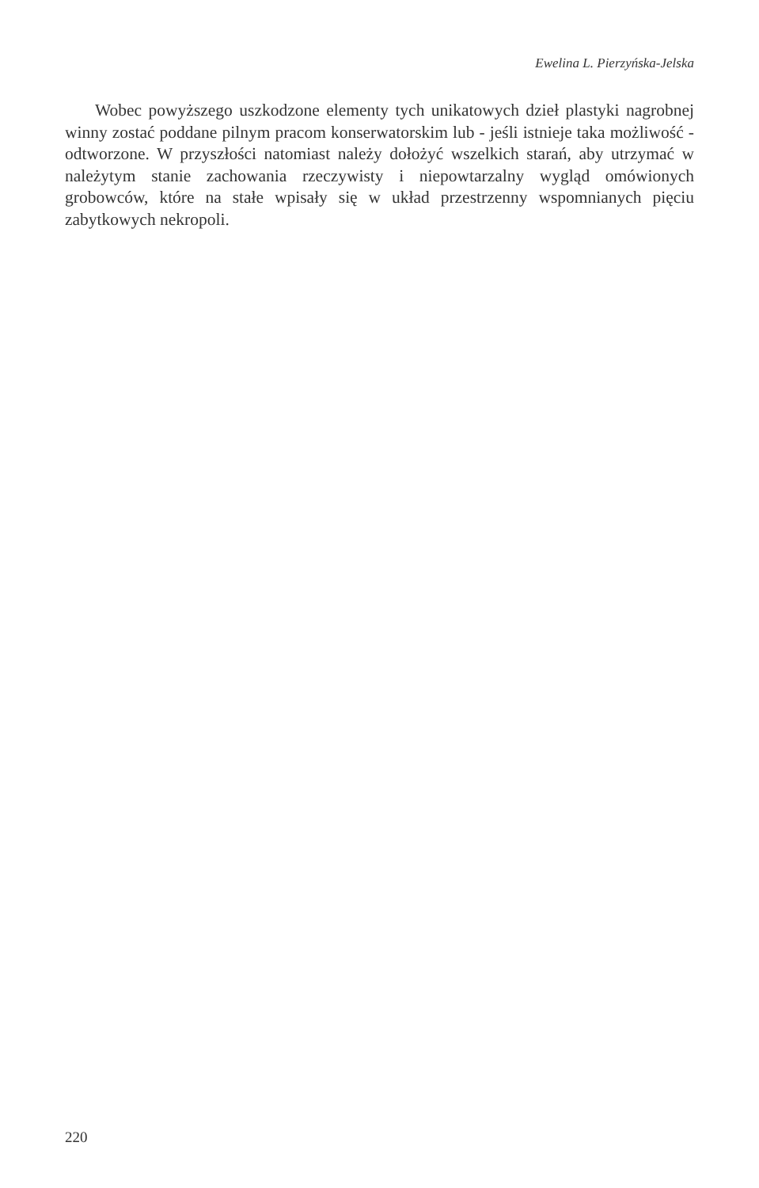Ewelina L. Pierzyńska-Jelska
Wobec powyższego uszkodzone elementy tych unikatowych dzieł plastyki nagrobnej winny zostać poddane pilnym pracom konserwatorskim lub - jeśli istnieje taka możliwość - odtworzone. W przyszłości natomiast należy dołożyć wszelkich starań, aby utrzymać w należytym stanie zachowania rzeczywisty i niepowtarzalny wygląd omówionych grobowców, które na stałe wpisały się w układ przestrzenny wspomnianych pięciu zabytkowych nekropoli.
220